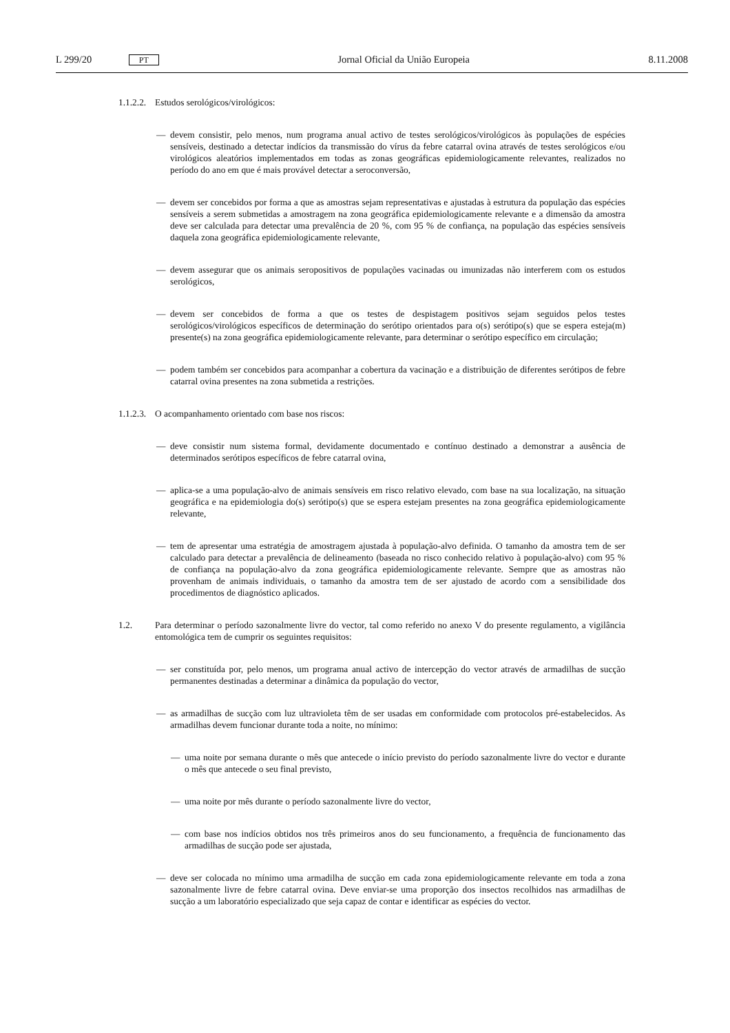L 299/20 PT Jornal Oficial da União Europeia 8.11.2008
1.1.2.2. Estudos serológicos/virológicos:
— devem consistir, pelo menos, num programa anual activo de testes serológicos/virológicos às populações de espécies sensíveis, destinado a detectar indícios da transmissão do vírus da febre catarral ovina através de testes serológicos e/ou virológicos aleatórios implementados em todas as zonas geográficas epidemiologicamente relevantes, realizados no período do ano em que é mais provável detectar a seroconversão,
— devem ser concebidos por forma a que as amostras sejam representativas e ajustadas à estrutura da população das espécies sensíveis a serem submetidas a amostragem na zona geográfica epidemiologicamente relevante e a dimensão da amostra deve ser calculada para detectar uma prevalência de 20 %, com 95 % de confiança, na população das espécies sensíveis daquela zona geográfica epidemiologicamente relevante,
— devem assegurar que os animais seropositivos de populações vacinadas ou imunizadas não interferem com os estudos serológicos,
— devem ser concebidos de forma a que os testes de despistagem positivos sejam seguidos pelos testes serológicos/virológicos específicos de determinação do serótipo orientados para o(s) serótipo(s) que se espera esteja(m) presente(s) na zona geográfica epidemiologicamente relevante, para determinar o serótipo específico em circulação;
— podem também ser concebidos para acompanhar a cobertura da vacinação e a distribuição de diferentes serótipos de febre catarral ovina presentes na zona submetida a restrições.
1.1.2.3. O acompanhamento orientado com base nos riscos:
— deve consistir num sistema formal, devidamente documentado e contínuo destinado a demonstrar a ausência de determinados serótipos específicos de febre catarral ovina,
— aplica-se a uma população-alvo de animais sensíveis em risco relativo elevado, com base na sua localização, na situação geográfica e na epidemiologia do(s) serótipo(s) que se espera estejam presentes na zona geográfica epidemiologicamente relevante,
— tem de apresentar uma estratégia de amostragem ajustada à população-alvo definida. O tamanho da amostra tem de ser calculado para detectar a prevalência de delineamento (baseada no risco conhecido relativo à população-alvo) com 95 % de confiança na população-alvo da zona geográfica epidemiologicamente relevante. Sempre que as amostras não provenham de animais individuais, o tamanho da amostra tem de ser ajustado de acordo com a sensibilidade dos procedimentos de diagnóstico aplicados.
1.2. Para determinar o período sazonalmente livre do vector, tal como referido no anexo V do presente regulamento, a vigilância entomológica tem de cumprir os seguintes requisitos:
— ser constituída por, pelo menos, um programa anual activo de intercepção do vector através de armadilhas de sucção permanentes destinadas a determinar a dinâmica da população do vector,
— as armadilhas de sucção com luz ultravioleta têm de ser usadas em conformidade com protocolos pré-estabelecidos. As armadilhas devem funcionar durante toda a noite, no mínimo:
— uma noite por semana durante o mês que antecede o início previsto do período sazonalmente livre do vector e durante o mês que antecede o seu final previsto,
— uma noite por mês durante o período sazonalmente livre do vector,
— com base nos indícios obtidos nos três primeiros anos do seu funcionamento, a frequência de funcionamento das armadilhas de sucção pode ser ajustada,
— deve ser colocada no mínimo uma armadilha de sucção em cada zona epidemiologicamente relevante em toda a zona sazonalmente livre de febre catarral ovina. Deve enviar-se uma proporção dos insectos recolhidos nas armadilhas de sucção a um laboratório especializado que seja capaz de contar e identificar as espécies do vector.